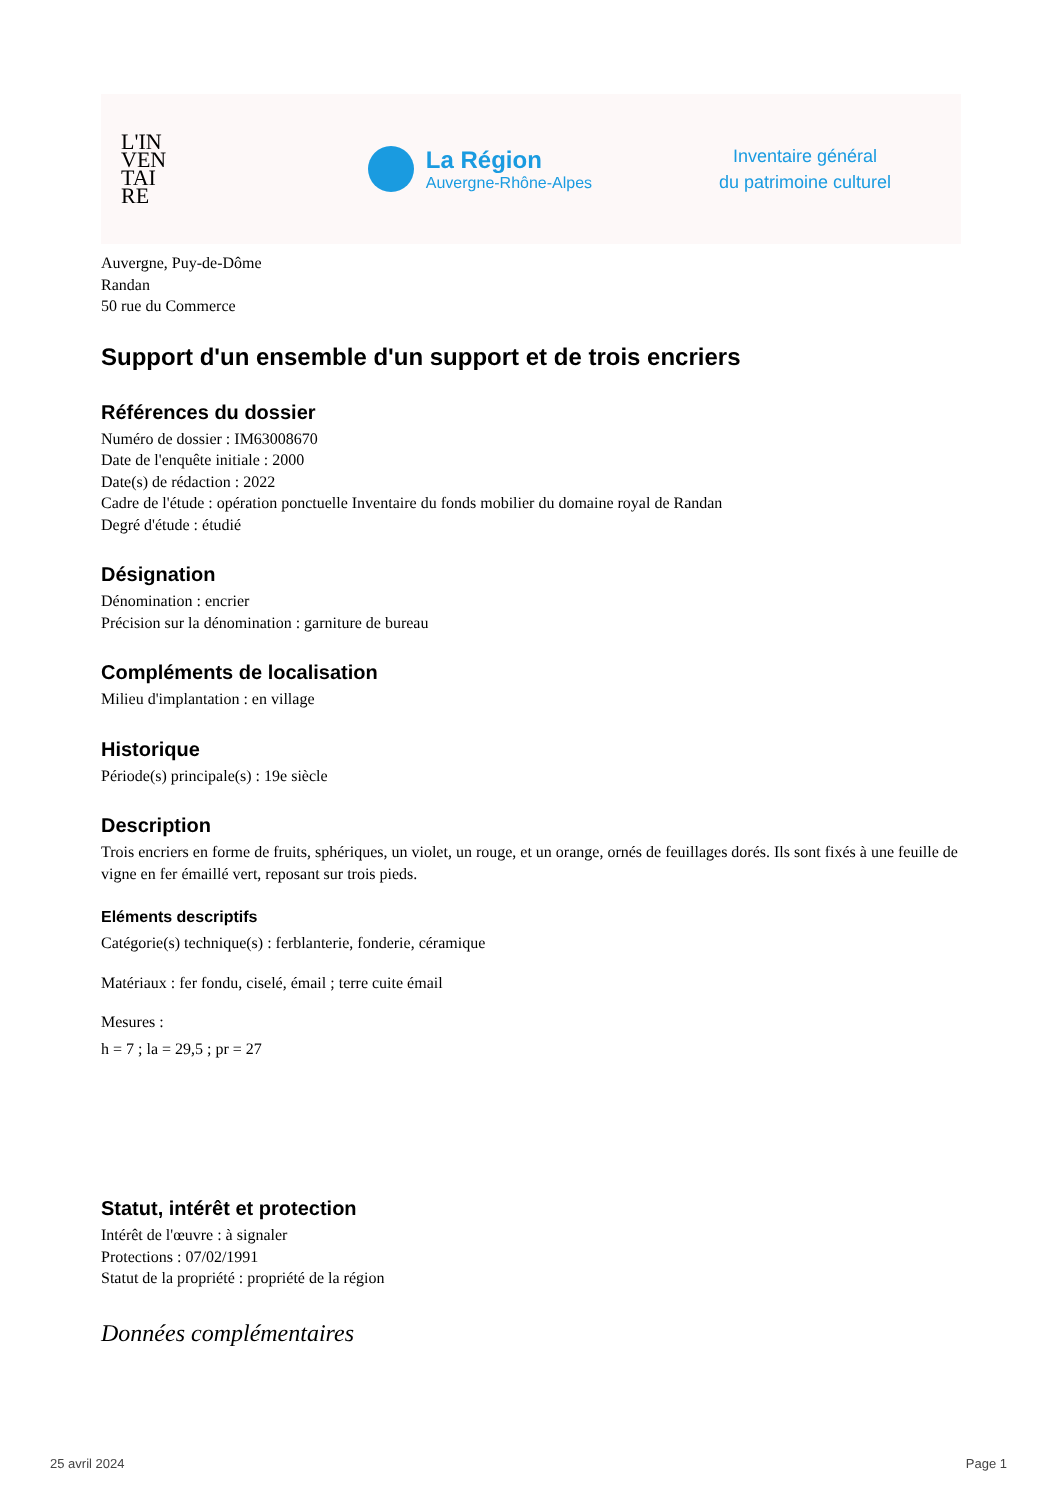L'IN
VEN
TAI
RE
La Région
Auvergne-Rhône-Alpes
Inventaire général
du patrimoine culturel
Auvergne, Puy-de-Dôme
Randan
50 rue du Commerce
Support d'un ensemble d'un support et de trois encriers
Références du dossier
Numéro de dossier : IM63008670
Date de l'enquête initiale : 2000
Date(s) de rédaction : 2022
Cadre de l'étude : opération ponctuelle Inventaire du fonds mobilier du domaine royal de Randan
Degré d'étude : étudié
Désignation
Dénomination : encrier
Précision sur la dénomination : garniture de bureau
Compléments de localisation
Milieu d'implantation : en village
Historique
Période(s) principale(s) : 19e siècle
Description
Trois encriers en forme de fruits, sphériques, un violet, un rouge, et un orange, ornés de feuillages dorés. Ils sont fixés à une feuille de vigne en fer émaillé vert, reposant sur trois pieds.
Eléments descriptifs
Catégorie(s) technique(s) : ferblanterie, fonderie, céramique
Matériaux : fer fondu, ciselé, émail ; terre cuite émail
Mesures :
h = 7 ; la = 29,5 ; pr = 27
Statut, intérêt et protection
Intérêt de l'œuvre : à signaler
Protections : 07/02/1991
Statut de la propriété : propriété de la région
Données complémentaires
25 avril 2024 Page 1